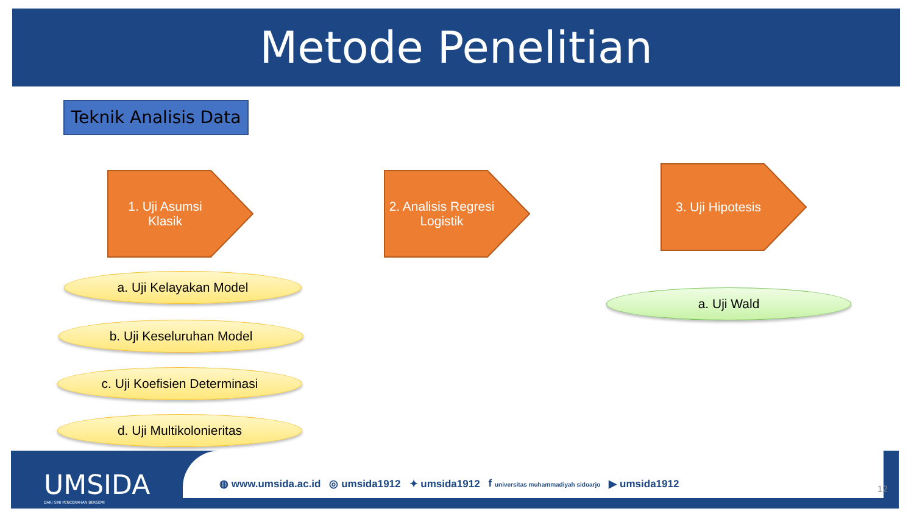Metode Penelitian
Teknik Analisis Data
1. Uji Asumsi Klasik
2. Analisis Regresi Logistik
3. Uji Hipotesis
a. Uji Kelayakan Model
b. Uji Keseluruhan Model
c. Uji Koefisien Determinasi
d. Uji Multikolonieritas
a. Uji Wald
UMSIDA
DARI SINI PENCERAHAN BERSEMI
◍ www.umsida.ac.id ◎ umsida1912 ✦ umsida1912 f universitas muhammadiyah sidoarjo ▶ umsida1912
12